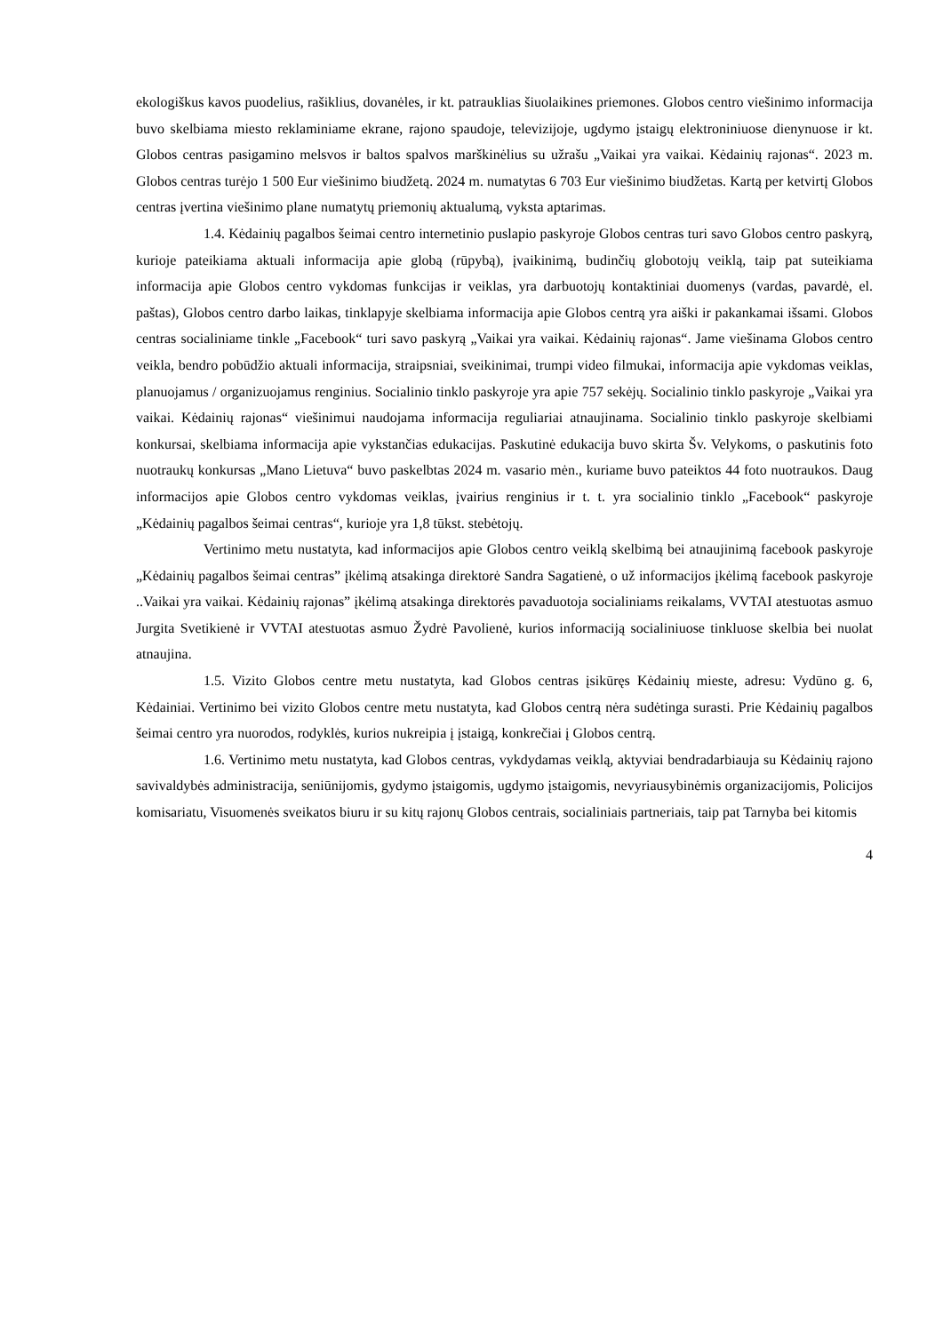ekologiškus kavos puodelius, rašiklius, dovanėles, ir kt. patrauklias šiuolaikines priemones. Globos centro viešinimo informacija buvo skelbiama miesto reklaminiame ekrane, rajono spaudoje, televizijoje, ugdymo įstaigų elektroniniuose dienynuose ir kt. Globos centras pasigamino melsvos ir baltos spalvos marškinėlius su užrašu „Vaikai yra vaikai. Kėdainių rajonas“. 2023 m. Globos centras turėjo 1 500 Eur viešinimo biudžetą. 2024 m. numatytas 6 703 Eur viešinimo biudžetas. Kartą per ketvirtį Globos centras įvertina viešinimo plane numatytų priemonių aktualumą, vyksta aptarimas.
1.4. Kėdainių pagalbos šeimai centro internetinio puslapio paskyroje Globos centras turi savo Globos centro paskyrą, kurioje pateikiama aktuali informacija apie globą (rūpybą), įvaikinimą, budinčių globotojų veiklą, taip pat suteikiama informacija apie Globos centro vykdomas funkcijas ir veiklas, yra darbuotojų kontaktiniai duomenys (vardas, pavardė, el. paštas), Globos centro darbo laikas, tinklapyje skelbiama informacija apie Globos centrą yra aiški ir pakankamai išsami. Globos centras socialiniame tinkle „Facebook“ turi savo paskyrą „Vaikai yra vaikai. Kėdainių rajonas“. Jame viešinama Globos centro veikla, bendro pobūdžio aktuali informacija, straipsniai, sveikinimai, trumpi video filmukai, informacija apie vykdomas veiklas, planuojamus / organizuojamus renginius. Socialinio tinklo paskyroje yra apie 757 sekėjų. Socialinio tinklo paskyroje „Vaikai yra vaikai. Kėdainių rajonas“ viešinimui naudojama informacija reguliariai atnaujinama. Socialinio tinklo paskyroje skelbiami konkursai, skelbiama informacija apie vykstančias edukacijas. Paskutinė edukacija buvo skirta Šv. Velykoms, o paskutinis foto nuotraukų konkursas „Mano Lietuva“ buvo paskelbtas 2024 m. vasario mėn., kuriame buvo pateiktos 44 foto nuotraukos. Daug informacijos apie Globos centro vykdomas veiklas, įvairius renginius ir t. t. yra socialinio tinklo „Facebook“ paskyroje „Kėdainių pagalbos šeimai centras“, kurioje yra 1,8 tūkst. stebėtojų.
Vertinimo metu nustatyta, kad informacijos apie Globos centro veiklą skelbimą bei atnaujinimą facebook paskyroje „Kėdainių pagalbos šeimai centras” įkėlimą atsakinga direktorė Sandra Sagatienė, o už informacijos įkėlimą facebook paskyroje ..Vaikai yra vaikai. Kėdainių rajonas” įkėlimą atsakinga direktorės pavaduotoja socialiniams reikalams, VVTAI atestuotas asmuo Jurgita Svetikienė ir VVTAI atestuotas asmuo Žydrė Pavolienė, kurios informaciją socialiniuose tinkluose skelbia bei nuolat atnaujina.
1.5. Vizito Globos centre metu nustatyta, kad Globos centras įsikūręs Kėdainių mieste, adresu: Vydūno g. 6, Kėdainiai. Vertinimo bei vizito Globos centre metu nustatyta, kad Globos centrą nėra sudėtinga surasti. Prie Kėdainių pagalbos šeimai centro yra nuorodos, rodyklės, kurios nukreipia į įstaigą, konkrečiai į Globos centrą.
1.6. Vertinimo metu nustatyta, kad Globos centras, vykdydamas veiklą, aktyviai bendradarbiauja su Kėdainių rajono savivaldybės administracija, seniūnijomis, gydymo įstaigomis, ugdymo įstaigomis, nevyriausybinėmis organizacijomis, Policijos komisariatu, Visuomenės sveikatos biuru ir su kitų rajonų Globos centrais, socialiniais partneriais, taip pat Tarnyba bei kitomis
4